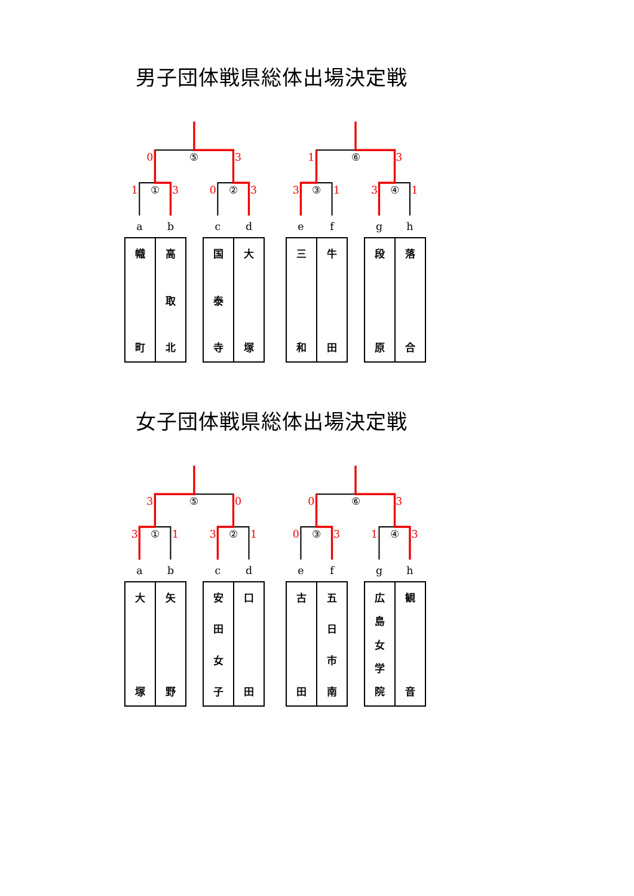男子団体戦県総体出場決定戦
⑤
⑥
①
②
③
④
a
b
c
d
e
f
g
h
0
3
1
3
1
3
0
3
3
1
3
1
| 幟 町 | 高 取 北 |
| 国 泰 寺 | 大 塚 |
| 三 和 | 牛 田 |
| 段 原 | 落 合 |
女子団体戦県総体出場決定戦
⑤
⑥
①
②
③
④
a
b
c
d
e
f
g
h
3
0
0
3
3
1
3
1
0
3
1
3
| 大 塚 | 矢 野 |
| 安 田 女 子 | 口 田 |
| 古 田 | 五 日 市 南 |
| 広 島 女 学 院 | 観 音 |